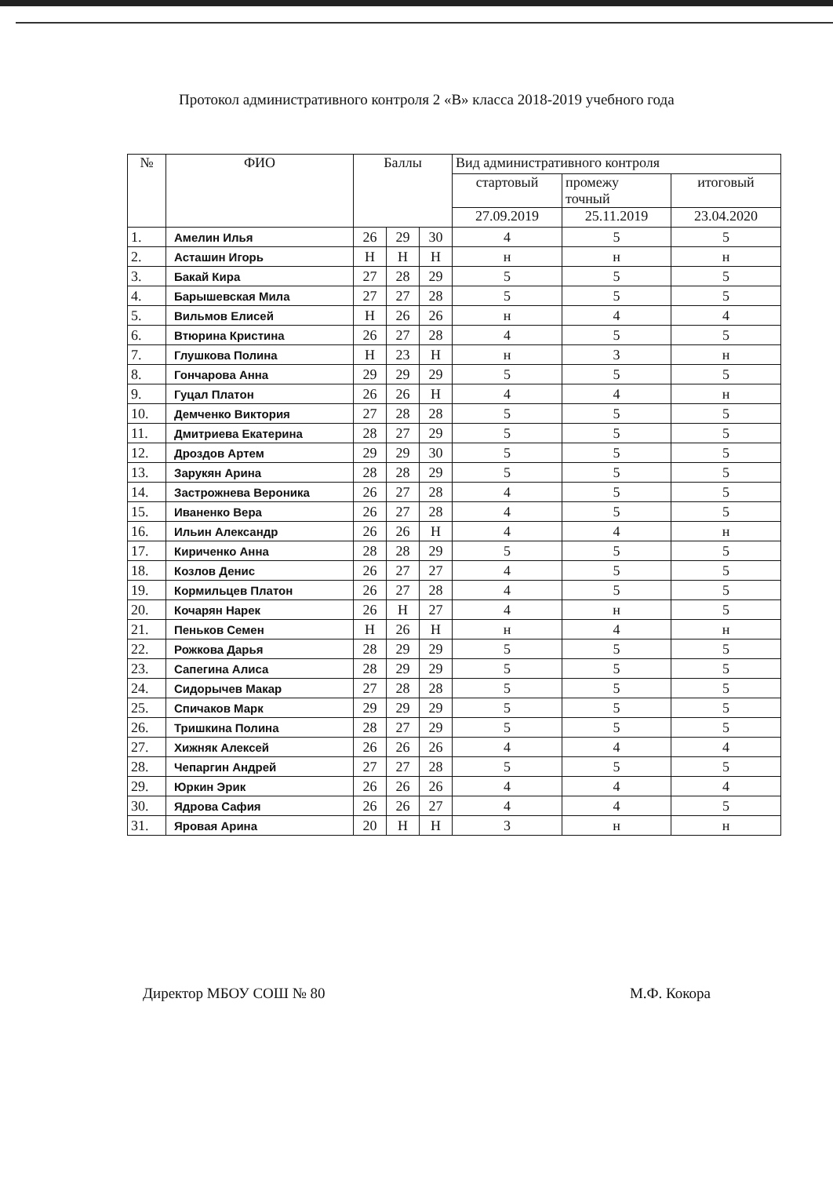Протокол административного контроля 2 «В» класса 2018-2019 учебного года
| № | ФИО | Баллы | | | Вид административного контроля | | |
| --- | --- | --- | --- | --- | --- | --- | --- |
| | | | | | стартовый | промежу точный | итоговый |
| | | | | | 27.09.2019 | 25.11.2019 | 23.04.2020 |
| 1. | Амелин Илья | 26 | 29 | 30 | 4 | 5 | 5 |
| 2. | Асташин Игорь | Н | Н | Н | н | н | н |
| 3. | Бакай Кира | 27 | 28 | 29 | 5 | 5 | 5 |
| 4. | Барышевская Мила | 27 | 27 | 28 | 5 | 5 | 5 |
| 5. | Вильмов Елисей | Н | 26 | 26 | н | 4 | 4 |
| 6. | Втюрина Кристина | 26 | 27 | 28 | 4 | 5 | 5 |
| 7. | Глушкова Полина | Н | 23 | Н | н | 3 | н |
| 8. | Гончарова Анна | 29 | 29 | 29 | 5 | 5 | 5 |
| 9. | Гуцал Платон | 26 | 26 | Н | 4 | 4 | н |
| 10. | Демченко Виктория | 27 | 28 | 28 | 5 | 5 | 5 |
| 11. | Дмитриева Екатерина | 28 | 27 | 29 | 5 | 5 | 5 |
| 12. | Дроздов Артем | 29 | 29 | 30 | 5 | 5 | 5 |
| 13. | Зарукян Арина | 28 | 28 | 29 | 5 | 5 | 5 |
| 14. | Застрожнева Вероника | 26 | 27 | 28 | 4 | 5 | 5 |
| 15. | Иваненко Вера | 26 | 27 | 28 | 4 | 5 | 5 |
| 16. | Ильин Александр | 26 | 26 | Н | 4 | 4 | н |
| 17. | Кириченко Анна | 28 | 28 | 29 | 5 | 5 | 5 |
| 18. | Козлов Денис | 26 | 27 | 27 | 4 | 5 | 5 |
| 19. | Кормильцев Платон | 26 | 27 | 28 | 4 | 5 | 5 |
| 20. | Кочарян Нарек | 26 | Н | 27 | 4 | н | 5 |
| 21. | Пеньков Семен | Н | 26 | Н | н | 4 | н |
| 22. | Рожкова Дарья | 28 | 29 | 29 | 5 | 5 | 5 |
| 23. | Сапегина Алиса | 28 | 29 | 29 | 5 | 5 | 5 |
| 24. | Сидорычев Макар | 27 | 28 | 28 | 5 | 5 | 5 |
| 25. | Спичаков Марк | 29 | 29 | 29 | 5 | 5 | 5 |
| 26. | Тришкина Полина | 28 | 27 | 29 | 5 | 5 | 5 |
| 27. | Хижняк Алексей | 26 | 26 | 26 | 4 | 4 | 4 |
| 28. | Чепаргин Андрей | 27 | 27 | 28 | 5 | 5 | 5 |
| 29. | Юркин Эрик | 26 | 26 | 26 | 4 | 4 | 4 |
| 30. | Ядрова Сафия | 26 | 26 | 27 | 4 | 4 | 5 |
| 31. | Яровая Арина | 20 | Н | Н | 3 | н | н |
Директор МБОУ СОШ № 80 М.Ф. Кокора